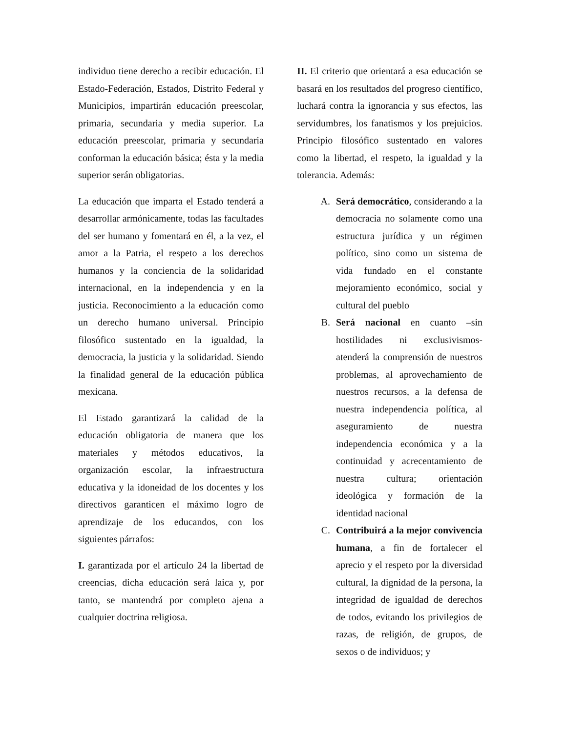individuo tiene derecho a recibir educación. El Estado-Federación, Estados, Distrito Federal y Municipios, impartirán educación preescolar, primaria, secundaria y media superior. La educación preescolar, primaria y secundaria conforman la educación básica; ésta y la media superior serán obligatorias.
La educación que imparta el Estado tenderá a desarrollar armónicamente, todas las facultades del ser humano y fomentará en él, a la vez, el amor a la Patria, el respeto a los derechos humanos y la conciencia de la solidaridad internacional, en la independencia y en la justicia. Reconocimiento a la educación como un derecho humano universal. Principio filosófico sustentado en la igualdad, la democracia, la justicia y la solidaridad. Siendo la finalidad general de la educación pública mexicana.
El Estado garantizará la calidad de la educación obligatoria de manera que los materiales y métodos educativos, la organización escolar, la infraestructura educativa y la idoneidad de los docentes y los directivos garanticen el máximo logro de aprendizaje de los educandos, con los siguientes párrafos:
I. garantizada por el artículo 24 la libertad de creencias, dicha educación será laica y, por tanto, se mantendrá por completo ajena a cualquier doctrina religiosa.
II. El criterio que orientará a esa educación se basará en los resultados del progreso científico, luchará contra la ignorancia y sus efectos, las servidumbres, los fanatismos y los prejuicios. Principio filosófico sustentado en valores como la libertad, el respeto, la igualdad y la tolerancia. Además:
A. Será democrático, considerando a la democracia no solamente como una estructura jurídica y un régimen político, sino como un sistema de vida fundado en el constante mejoramiento económico, social y cultural del pueblo
B. Será nacional en cuanto –sin hostilidades ni exclusivismos- atenderá la comprensión de nuestros problemas, al aprovechamiento de nuestros recursos, a la defensa de nuestra independencia política, al aseguramiento de nuestra independencia económica y a la continuidad y acrecentamiento de nuestra cultura; orientación ideológica y formación de la identidad nacional
C. Contribuirá a la mejor convivencia humana, a fin de fortalecer el aprecio y el respeto por la diversidad cultural, la dignidad de la persona, la integridad de igualdad de derechos de todos, evitando los privilegios de razas, de religión, de grupos, de sexos o de individuos; y